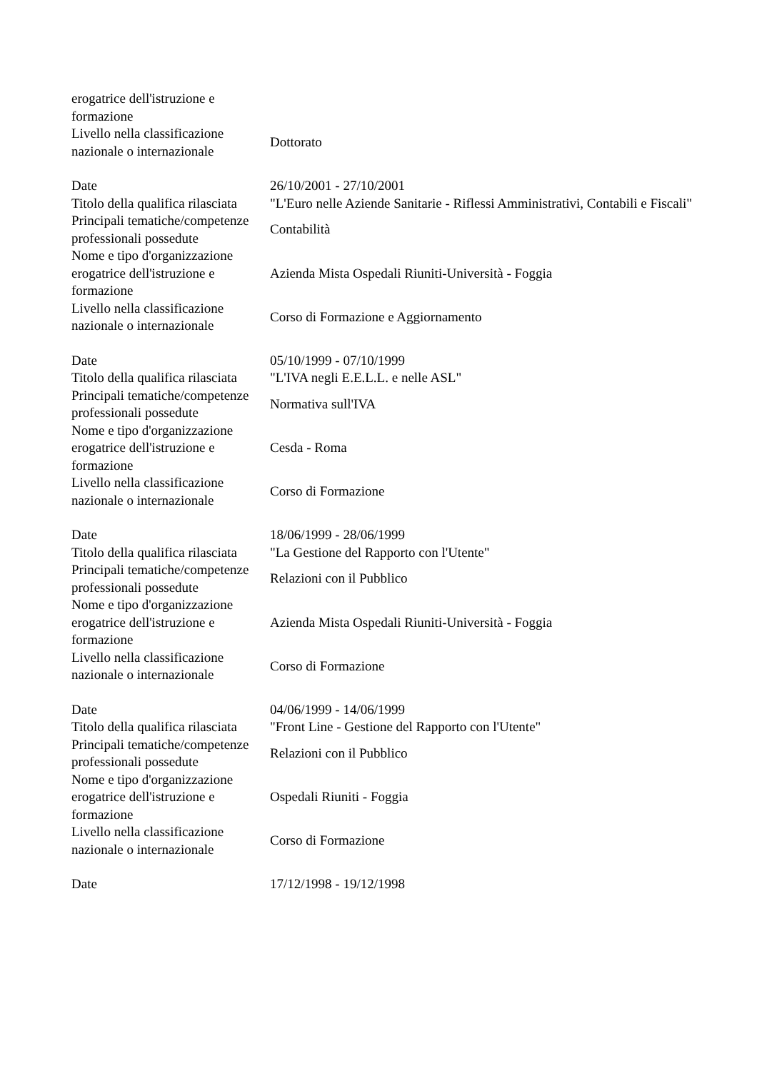| erogatrice dell'istruzione e formazione | |
| Livello nella classificazione nazionale o internazionale | Dottorato |
| Date | 26/10/2001 - 27/10/2001 |
| Titolo della qualifica rilasciata | "L'Euro nelle Aziende Sanitarie - Riflessi Amministrativi, Contabili e Fiscali" |
| Principali tematiche/competenze professionali possedute | Contabilità |
| Nome e tipo d'organizzazione erogatrice dell'istruzione e formazione | Azienda Mista Ospedali Riuniti-Università - Foggia |
| Livello nella classificazione nazionale o internazionale | Corso di Formazione e Aggiornamento |
| Date | 05/10/1999 - 07/10/1999 |
| Titolo della qualifica rilasciata | "L'IVA negli E.E.L.L. e nelle ASL" |
| Principali tematiche/competenze professionali possedute | Normativa sull'IVA |
| Nome e tipo d'organizzazione erogatrice dell'istruzione e formazione | Cesda - Roma |
| Livello nella classificazione nazionale o internazionale | Corso di Formazione |
| Date | 18/06/1999 - 28/06/1999 |
| Titolo della qualifica rilasciata | "La Gestione del Rapporto con l'Utente" |
| Principali tematiche/competenze professionali possedute | Relazioni con il Pubblico |
| Nome e tipo d'organizzazione erogatrice dell'istruzione e formazione | Azienda Mista Ospedali Riuniti-Università - Foggia |
| Livello nella classificazione nazionale o internazionale | Corso di Formazione |
| Date | 04/06/1999 - 14/06/1999 |
| Titolo della qualifica rilasciata | "Front Line - Gestione del Rapporto con l'Utente" |
| Principali tematiche/competenze professionali possedute | Relazioni con il Pubblico |
| Nome e tipo d'organizzazione erogatrice dell'istruzione e formazione | Ospedali Riuniti - Foggia |
| Livello nella classificazione nazionale o internazionale | Corso di Formazione |
| Date | 17/12/1998 - 19/12/1998 |